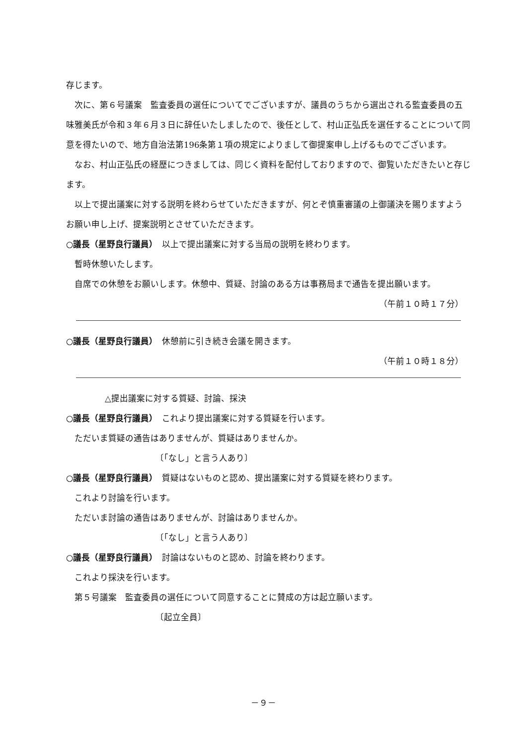存じます。
次に、第６号議案　監査委員の選任についてでございますが、議員のうちから選出される監査委員の五味雅美氏が令和３年６月３日に辞任いたしましたので、後任として、村山正弘氏を選任することについて同意を得たいので、地方自治法第196条第１項の規定によりまして御提案申し上げるものでございます。
なお、村山正弘氏の経歴につきましては、同じく資料を配付しておりますので、御覧いただきたいと存じます。
以上で提出議案に対する説明を終わらせていただきますが、何とぞ慎重審議の上御議決を賜りますようお願い申し上げ、提案説明とさせていただきます。
○議長（星野良行議員）　以上で提出議案に対する当局の説明を終わります。
暫時休憩いたします。
自席での休憩をお願いします。休憩中、質疑、討論のある方は事務局まで通告を提出願います。
（午前１０時１７分）
○議長（星野良行議員）　休憩前に引き続き会議を開きます。
（午前１０時１８分）
△提出議案に対する質疑、討論、採決
○議長（星野良行議員）　これより提出議案に対する質疑を行います。
ただいま質疑の通告はありませんが、質疑はありませんか。
〔「なし」と言う人あり〕
○議長（星野良行議員）　質疑はないものと認め、提出議案に対する質疑を終わります。
これより討論を行います。
ただいま討論の通告はありませんが、討論はありませんか。
〔「なし」と言う人あり〕
○議長（星野良行議員）　討論はないものと認め、討論を終わります。
これより採決を行います。
第５号議案　監査委員の選任について同意することに賛成の方は起立願います。
〔起立全員〕
－９－